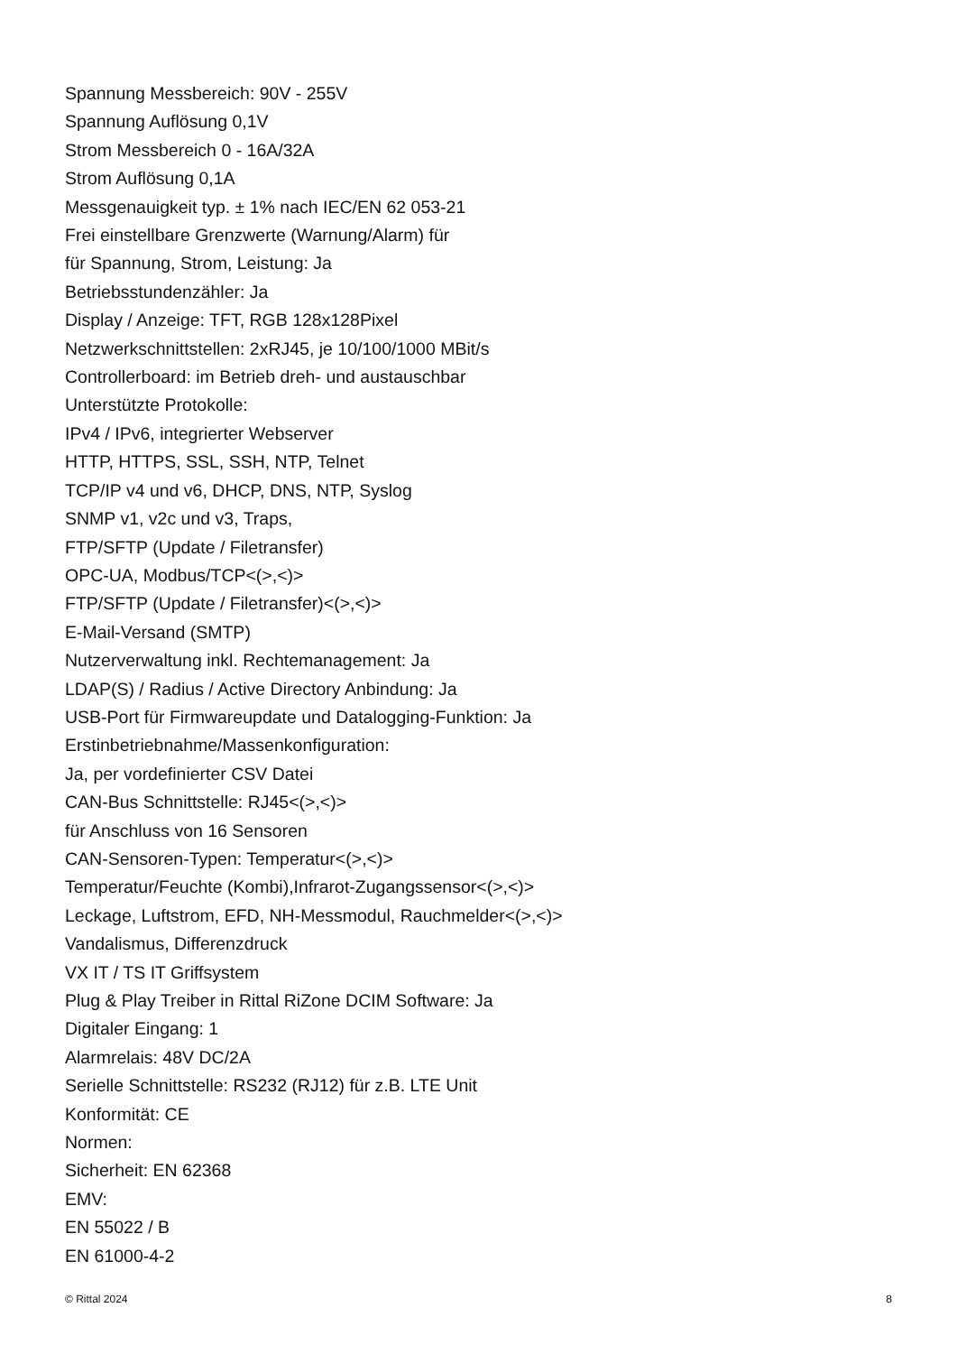Spannung Messbereich: 90V - 255V
Spannung Auflösung 0,1V
Strom Messbereich 0 - 16A/32A
Strom Auflösung 0,1A
Messgenauigkeit typ. ± 1% nach IEC/EN 62 053-21
Frei einstellbare Grenzwerte (Warnung/Alarm) für
für Spannung, Strom, Leistung: Ja
Betriebsstundenzähler: Ja
Display / Anzeige: TFT, RGB 128x128Pixel
Netzwerkschnittstellen: 2xRJ45, je 10/100/1000 MBit/s
Controllerboard: im Betrieb dreh- und austauschbar
Unterstützte Protokolle:
IPv4 / IPv6, integrierter Webserver
HTTP, HTTPS, SSL, SSH, NTP, Telnet
TCP/IP v4 und v6, DHCP, DNS, NTP, Syslog
SNMP v1, v2c und v3, Traps,
FTP/SFTP (Update / Filetransfer)
OPC-UA, Modbus/TCP<(>,<)>
FTP/SFTP (Update / Filetransfer)<(>,<)>
E-Mail-Versand (SMTP)
Nutzerverwaltung inkl. Rechtemanagement: Ja
LDAP(S) / Radius / Active Directory Anbindung: Ja
USB-Port für Firmwareupdate und Datalogging-Funktion: Ja
Erstinbetriebnahme/Massenkonfiguration:
Ja, per vordefinierter CSV Datei
CAN-Bus Schnittstelle: RJ45<(>,<)>
für Anschluss von 16 Sensoren
CAN-Sensoren-Typen: Temperatur<(>,<)>
Temperatur/Feuchte (Kombi),Infrarot-Zugangssensor<(>,<)>
Leckage, Luftstrom, EFD, NH-Messmodul, Rauchmelder<(>,<)>
Vandalismus, Differenzdruck
VX IT / TS IT Griffsystem
Plug & Play Treiber in Rittal RiZone DCIM Software: Ja
Digitaler Eingang: 1
Alarmrelais: 48V DC/2A
Serielle Schnittstelle: RS232 (RJ12) für z.B. LTE Unit
Konformität: CE
Normen:
Sicherheit: EN 62368
EMV:
EN 55022 / B
EN 61000-4-2
© Rittal 2024 8